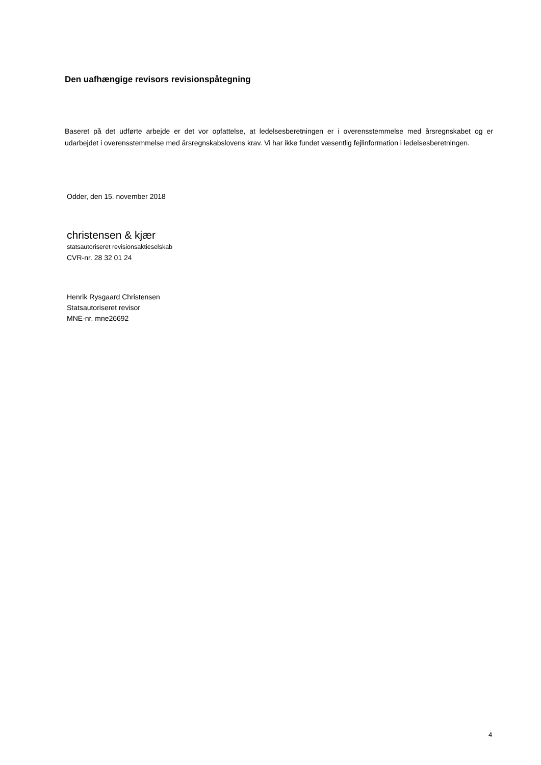Den uafhængige revisors revisionspåtegning
Baseret på det udførte arbejde er det vor opfattelse, at ledelsesberetningen er i overensstemmelse med årsregn­skabet og er udarbejdet i overensstemmelse med årsregnskabslovens krav. Vi har ikke fundet væsentlig fejlinforma­tion i ledelsesberetningen.
Odder, den 15. november 2018
christensen & kjær
statsautoriseret revisionsaktieselskab
CVR-nr. 28 32 01 24
Henrik Rysgaard Christensen
Statsautoriseret revisor
MNE-nr. mne26692
4